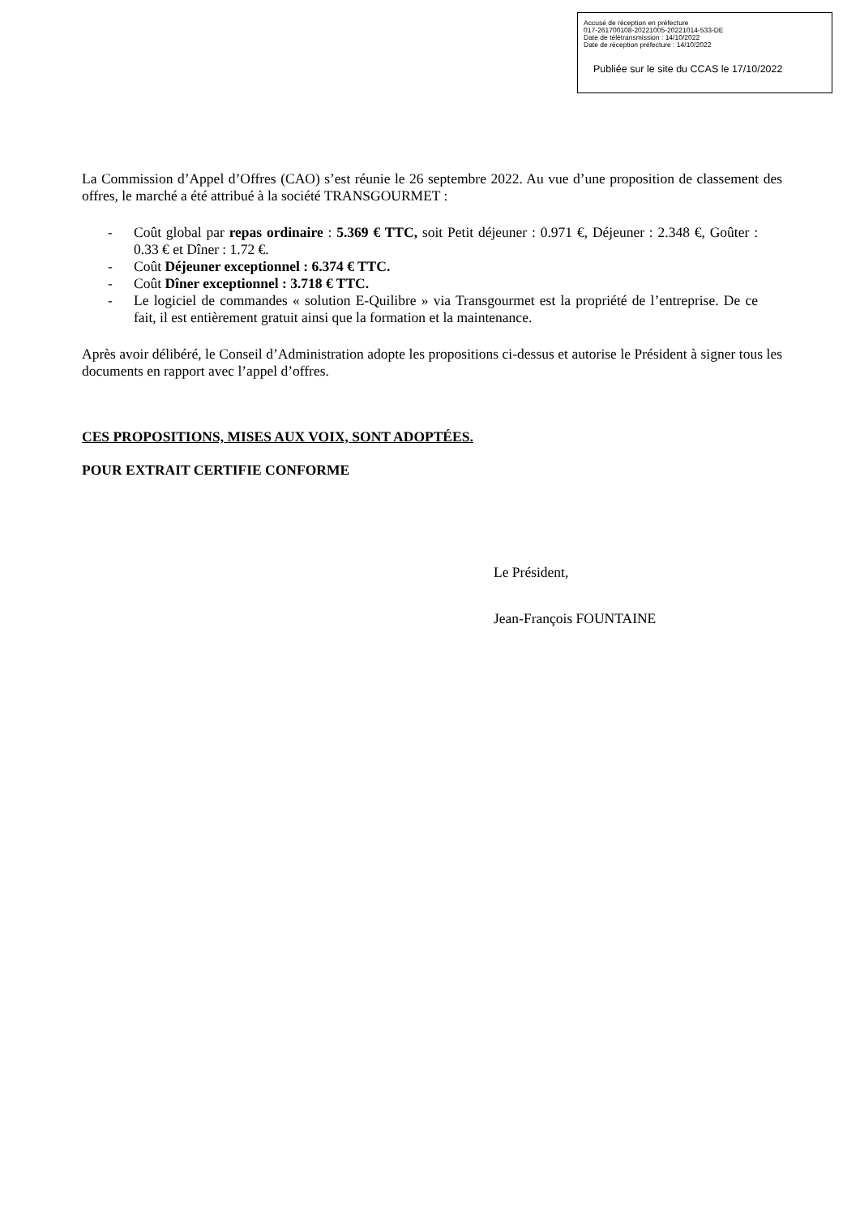Accusé de réception en préfecture
017-261700108-20221005-20221014-533-DE
Date de télétransmission : 14/10/2022
Date de réception préfecture : 14/10/2022
Publiée sur le site du CCAS le 17/10/2022
La Commission d’Appel d’Offres (CAO) s’est réunie le 26 septembre 2022. Au vue d’une proposition de classement des offres, le marché a été attribué à la société TRANSGOURMET :
- Coût global par repas ordinaire : 5.369 € TTC, soit Petit déjeuner : 0.971 €, Déjeuner : 2.348 €, Goûter : 0.33 € et Dîner : 1.72 €.
- Coût Déjeuner exceptionnel : 6.374 € TTC.
- Coût Dîner exceptionnel : 3.718 € TTC.
- Le logiciel de commandes « solution E-Quilibre » via Transgourmet est la propriété de l’entreprise. De ce fait, il est entièrement gratuit ainsi que la formation et la maintenance.
Après avoir délibéré, le Conseil d’Administration adopte les propositions ci-dessus et autorise le Président à signer tous les documents en rapport avec l’appel d’offres.
CES PROPOSITIONS, MISES AUX VOIX, SONT ADOPTÉES.
POUR EXTRAIT CERTIFIE CONFORME
Le Président,
Jean-François FOUNTAINE